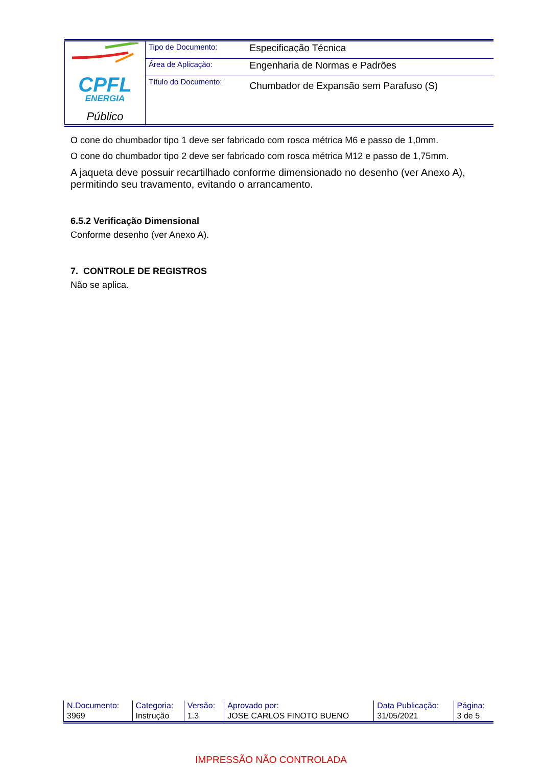| CPFL ENERGIA Público | Tipo de Documento: | Especificação Técnica |
| | Área de Aplicação: | Engenharia de Normas e Padrões |
| | Título do Documento: | Chumbador de Expansão sem Parafuso (S) |
O cone do chumbador tipo 1 deve ser fabricado com rosca métrica M6 e passo de 1,0mm.
O cone do chumbador tipo 2 deve ser fabricado com rosca métrica M12 e passo de 1,75mm.
A jaqueta deve possuir recartilhado conforme dimensionado no desenho (ver Anexo A), permitindo seu travamento, evitando o arrancamento.
6.5.2 Verificação Dimensional
Conforme desenho (ver Anexo A).
7. CONTROLE DE REGISTROS
Não se aplica.
| N.Documento: | Categoria: | Versão: | Aprovado por: | Data Publicação: | Página: |
| 3969 | Instrução | 1.3 | JOSE CARLOS FINOTO BUENO | 31/05/2021 | 3 de 5 |
IMPRESSÃO NÃO CONTROLADA